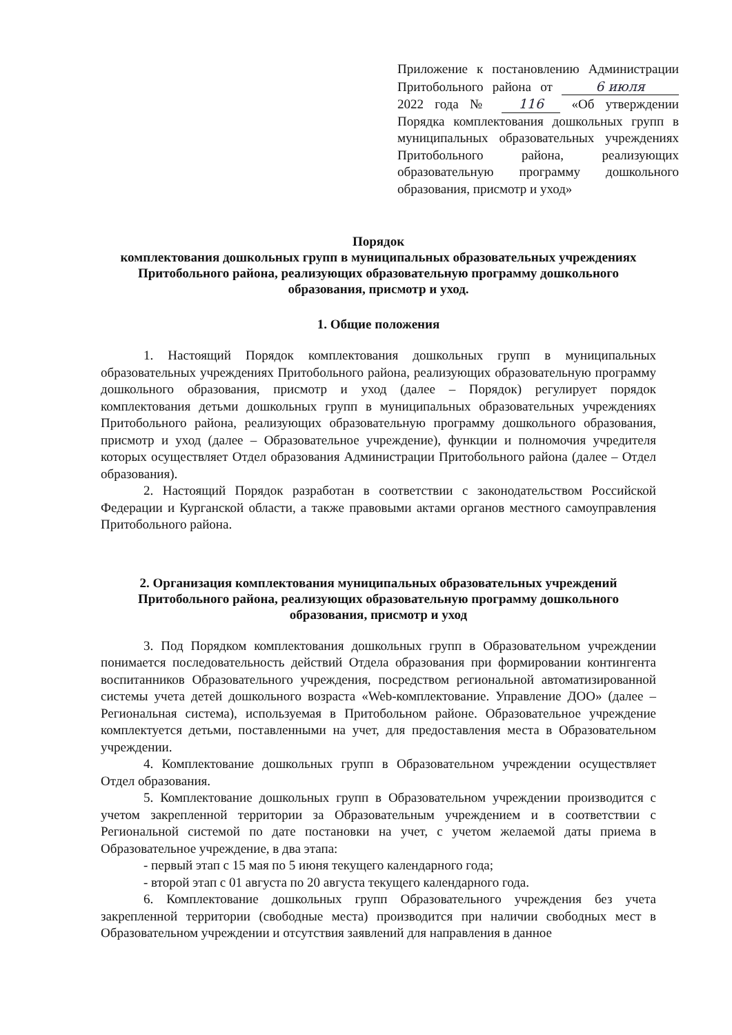Приложение к постановлению Администрации Притобольного района от 6 июля 2022 года № 116 «Об утверждении Порядка комплектования дошкольных групп в муниципальных образовательных учреждениях Притобольного района, реализующих образовательную программу дошкольного образования, присмотр и уход»
Порядок
комплектования дошкольных групп в муниципальных образовательных учреждениях Притобольного района, реализующих образовательную программу дошкольного образования, присмотр и уход.
1. Общие положения
1. Настоящий Порядок комплектования дошкольных групп в муниципальных образовательных учреждениях Притобольного района, реализующих образовательную программу дошкольного образования, присмотр и уход (далее – Порядок) регулирует порядок комплектования детьми дошкольных групп в муниципальных образовательных учреждениях Притобольного района, реализующих образовательную программу дошкольного образования, присмотр и уход (далее – Образовательное учреждение), функции и полномочия учредителя которых осуществляет Отдел образования Администрации Притобольного района (далее – Отдел образования).
2. Настоящий Порядок разработан в соответствии с законодательством Российской Федерации и Курганской области, а также правовыми актами органов местного самоуправления Притобольного района.
2. Организация комплектования муниципальных образовательных учреждений Притобольного района, реализующих образовательную программу дошкольного образования, присмотр и уход
3. Под Порядком комплектования дошкольных групп в Образовательном учреждении понимается последовательность действий Отдела образования при формировании контингента воспитанников Образовательного учреждения, посредством региональной автоматизированной системы учета детей дошкольного возраста «Web-комплектование. Управление ДОО» (далее – Региональная система), используемая в Притобольном районе. Образовательное учреждение комплектуется детьми, поставленными на учет, для предоставления места в Образовательном учреждении.
4. Комплектование дошкольных групп в Образовательном учреждении осуществляет Отдел образования.
5. Комплектование дошкольных групп в Образовательном учреждении производится с учетом закрепленной территории за Образовательным учреждением и в соответствии с Региональной системой по дате постановки на учет, с учетом желаемой даты приема в Образовательное учреждение, в два этапа:
- первый этап с 15 мая по 5 июня текущего календарного года;
- второй этап с 01 августа по 20 августа текущего календарного года.
6. Комплектование дошкольных групп Образовательного учреждения без учета закрепленной территории (свободные места) производится при наличии свободных мест в Образовательном учреждении и отсутствия заявлений для направления в данное